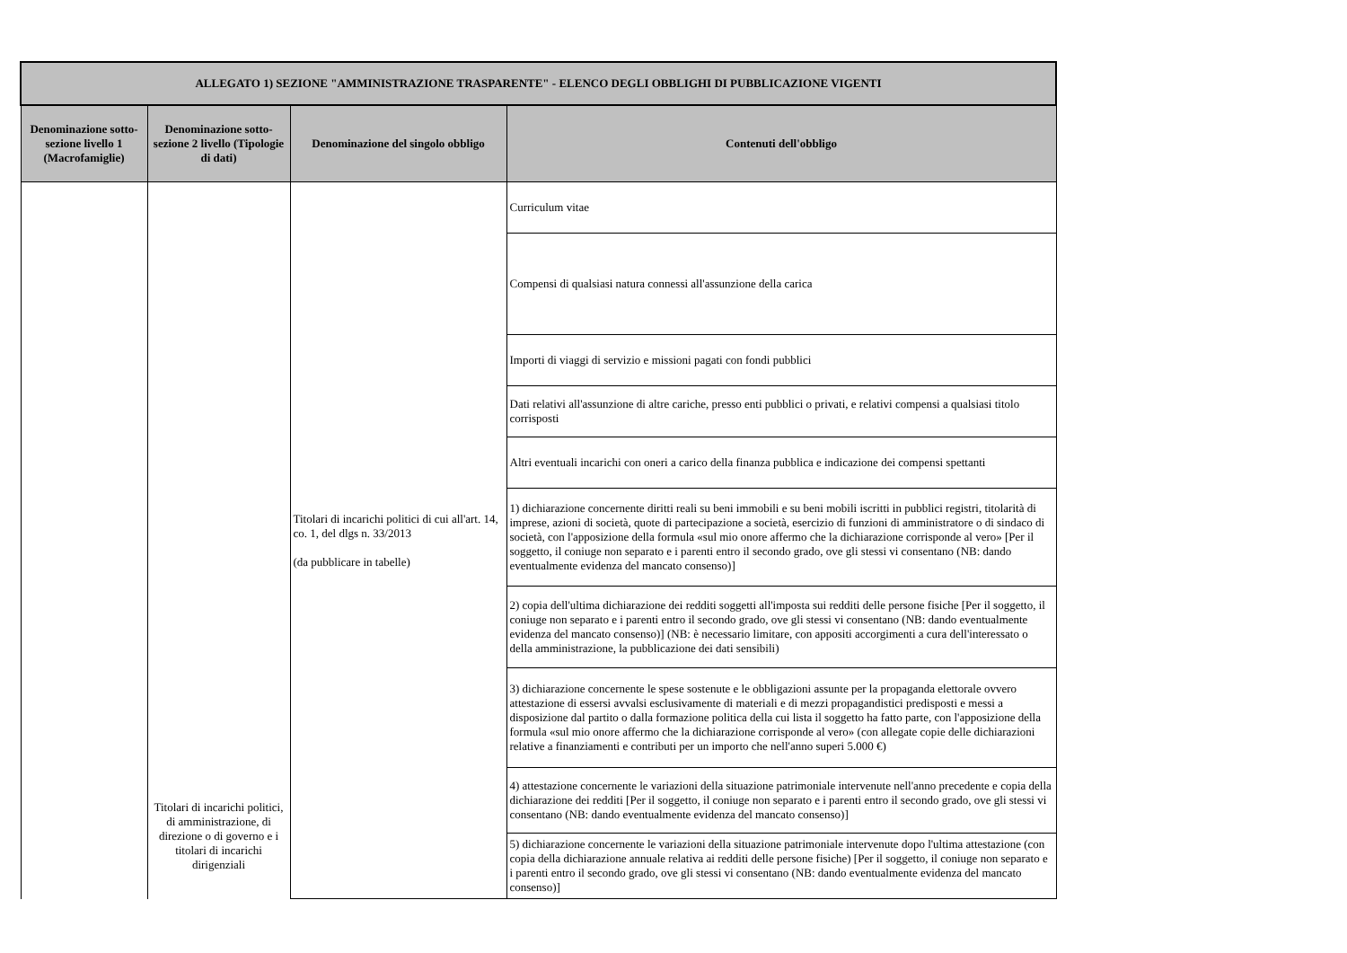| ALLEGATO 1) SEZIONE "AMMINISTRAZIONE TRASPARENTE" - ELENCO DEGLI OBBLIGHI DI PUBBLICAZIONE VIGENTI | | | |
| --- | --- | --- | --- |
| Denominazione sotto-sezione livello 1 (Macrofamiglie) | Denominazione sotto-sezione 2 livello (Tipologie di dati) | Denominazione del singolo obbligo | Contenuti dell'obbligo |
| | Titolari di incarichi politici, di amministrazione, di direzione o di governo e i titolari di incarichi dirigenziali | Titolari di incarichi politici di cui all'art. 14, co. 1, del dlgs n. 33/2013 (da pubblicare in tabelle) | Curriculum vitae |
| | | | Compensi di qualsiasi natura connessi all'assunzione della carica |
| | | | Importi di viaggi di servizio e missioni pagati con fondi pubblici |
| | | | Dati relativi all'assunzione di altre cariche, presso enti pubblici o privati, e relativi compensi a qualsiasi titolo corrisposti |
| | | | Altri eventuali incarichi con oneri a carico della finanza pubblica e indicazione dei compensi spettanti |
| | | | 1) dichiarazione concernente diritti reali su beni immobili e su beni mobili iscritti in pubblici registri, titolarità di imprese, azioni di società, quote di partecipazione a società, esercizio di funzioni di amministratore o di sindaco di società, con l'apposizione della formula «sul mio onore affermo che la dichiarazione corrisponde al vero» [Per il soggetto, il coniuge non separato e i parenti entro il secondo grado, ove gli stessi vi consentano (NB: dando eventualmente evidenza del mancato consenso)] |
| | | | 2) copia dell'ultima dichiarazione dei redditi soggetti all'imposta sui redditi delle persone fisiche [Per il soggetto, il coniuge non separato e i parenti entro il secondo grado, ove gli stessi vi consentano (NB: dando eventualmente evidenza del mancato consenso)] (NB: è necessario limitare, con appositi accorgimenti a cura dell'interessato o della amministrazione, la pubblicazione dei dati sensibili) |
| | | | 3) dichiarazione concernente le spese sostenute e le obbligazioni assunte per la propaganda elettorale ovvero attestazione di essersi avvalsi esclusivamente di materiali e di mezzi propagandistici predisposti e messi a disposizione dal partito o dalla formazione politica della cui lista il soggetto ha fatto parte, con l'apposizione della formula «sul mio onore affermo che la dichiarazione corrisponde al vero» (con allegate copie delle dichiarazioni relative a finanziamenti e contributi per un importo che nell'anno superi 5.000 €) |
| | | | 4) attestazione concernente le variazioni della situazione patrimoniale intervenute nell'anno precedente e copia della dichiarazione dei redditi [Per il soggetto, il coniuge non separato e i parenti entro il secondo grado, ove gli stessi vi consentano (NB: dando eventualmente evidenza del mancato consenso)] |
| | | | 5) dichiarazione concernente le variazioni della situazione patrimoniale intervenute dopo l'ultima attestazione (con copia della dichiarazione annuale relativa ai redditi delle persone fisiche) [Per il soggetto, il coniuge non separato e i parenti entro il secondo grado, ove gli stessi vi consentano (NB: dando eventualmente evidenza del mancato consenso)] |